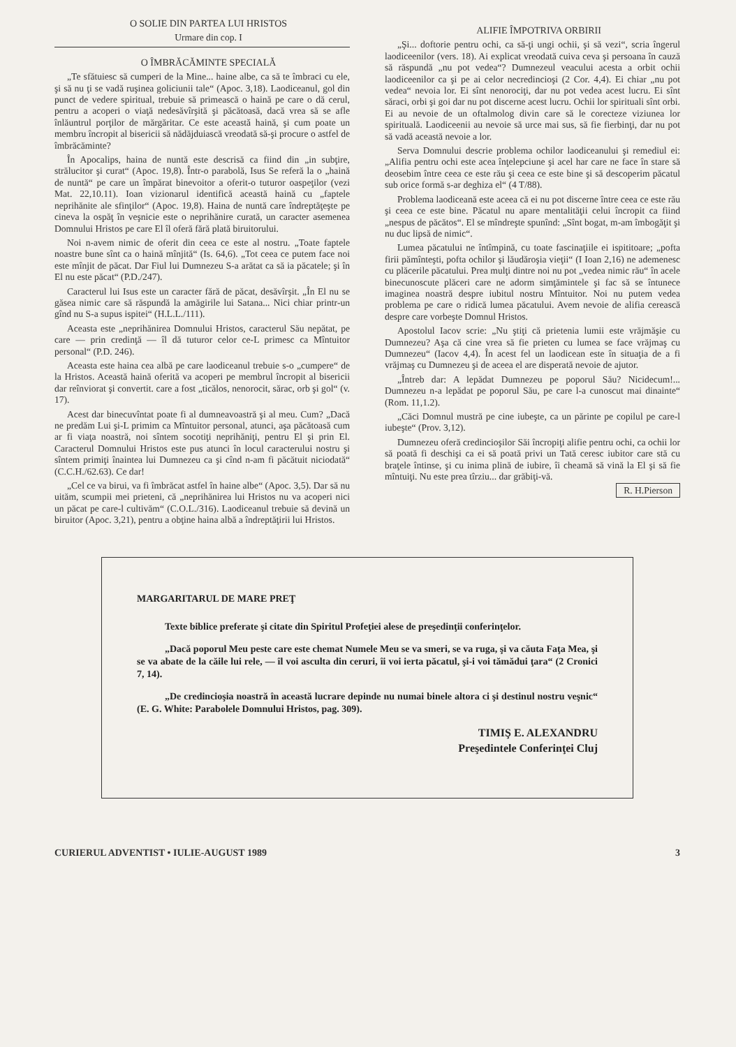O SOLIE DIN PARTEA LUI HRISTOS
Urmare din cop. I
O ÎMBRĂCĂMINTE SPECIALĂ
„Te sfătuiesc să cumperi de la Mine... haine albe, ca să te îmbraci cu ele, şi să nu ţi se vadă ruşinea goliciunii tale“ (Apoc. 3,18). Laodiceanul, gol din punct de vedere spiritual, trebuie să primească o haină pe care o dă cerul, pentru a acoperi o viaţă nedesăvîrşită şi păcătoasă, dacă vrea să se afle înlăuntrul porţilor de mărgăritar. Ce este aceastǎ haină, şi cum poate un membru încropit al bisericii să nădăjduiască vreodată să-şi procure o astfel de îmbrăcăminte?
În Apocalips, haina de nuntă este descrisă ca fiind din „in subţire, strălucitor şi curat“ (Apoc. 19,8). Într-o parabolă, Isus Se referă la o „haină de nuntă“ pe care un împărat binevoitor a oferit-o tuturor oaspeţilor (vezi Mat. 22,10.11). Ioan vizionarul identifică această haină cu „faptele neprihănite ale sfinţilor“ (Apoc. 19,8). Haina de nuntă care îndreptăţeşte pe cineva la ospăţ în veşnicie este o neprihănire curată, un caracter asemenea Domnului Hristos pe care El îl oferă fără plată biruitorului.
Noi n-avem nimic de oferit din ceea ce este al nostru. „Toate faptele noastre bune sînt ca o haină mînjită“ (Is. 64,6). „Tot ceea ce putem face noi este mînjit de păcat. Dar Fiul lui Dumnezeu S-a arătat ca să ia păcatele; şi în El nu este păcat“ (P.D./247).
Caracterul lui Isus este un caracter fără de păcat, desăvîrşit. „În El nu se găsea nimic care să răspundă la amăgirile lui Satana... Nici chiar printr-un gînd nu S-a supus ispitei“ (H.L.L./111).
Aceasta este „neprihănirea Domnului Hristos, caracterul Său nepătat, pe care — prin credinţă — îl dă tuturor celor ce-L primesc ca Mîntuitor personal“ (P.D. 246).
Aceasta este haina cea albă pe care laodiceanul trebuie s-o „cumpere“ de la Hristos. Această haină oferită va acoperi pe membrul încropit al bisericii dar reînviorat şi convertit. care a fost „ticălos, nenorocit, sărac, orb şi gol“ (v. 17).
Acest dar binecuvîntat poate fi al dumneavoastră şi al meu. Cum? „Dacă ne predăm Lui şi-L primim ca Mîntuitor personal, atunci, aşa păcătoasă cum ar fi viaţa noastră, noi sîntem socotiţi neprihăniţi, pentru El şi prin El. Caracterul Domnului Hristos este pus atunci în locul caracterului nostru şi sîntem primiţi înaintea lui Dumnezeu ca şi cînd n-am fi păcătuit niciodată“ (C.C.H./62.63). Ce dar!
„Cel ce va birui, va fi îmbrăcat astfel în haine albe“ (Apoc. 3,5). Dar să nu uităm, scumpii mei prieteni, că „neprihănirea lui Hristos nu va acoperi nici un păcat pe care-l cultivăm“ (C.O.L./316). Laodiceanul trebuie să devină un biruitor (Apoc. 3,21), pentru a obţine haina albă a îndreptăţirii lui Hristos.
ALIFIE ÎMPOTRIVA ORBIRII
„Şi... doftorie pentru ochi, ca să-ţi ungi ochii, şi să vezi“, scria îngerul laodiceenilor (vers. 18). Ai explicat vreodată cuiva ceva şi persoana în cauză să răspundă „nu pot vedea“? Dumnezeul veacului acesta a orbit ochii laodiceenilor ca şi pe ai celor necredincioşi (2 Cor. 4,4). Ei chiar „nu pot vedea“ nevoia lor. Ei sînt nenorociţi, dar nu pot vedea acest lucru. Ei sînt săraci, orbi şi goi dar nu pot discerne acest lucru. Ochii lor spirituali sînt orbi. Ei au nevoie de un oftalmolog divin care să le corecteze viziunea lor spirituală. Laodiceenii au nevoie să urce mai sus, să fie fierbinţi, dar nu pot să vadă această nevoie a lor.
Serva Domnului descrie problema ochilor laodiceanului şi remediul ei: „Alifia pentru ochi este acea înţelepciune şi acel har care ne face în stare să deosebim între ceea ce este rău şi ceea ce este bine şi să descoperim păcatul sub orice formă s-ar deghiza el“ (4 T/88).
Problema laodiceană este aceea că ei nu pot discerne între ceea ce este rău şi ceea ce este bine. Păcatul nu apare mentalităţii celui încropit ca fiind „nespus de păcătos“. El se mîndreşte spunînd: „Sînt bogat, m-am îmbogăţit şi nu duc lipsă de nimic“.
Lumea păcatului ne întîmpină, cu toate fascinaţiile ei ispititoare; „pofta firii pămînteşti, pofta ochilor şi lăudăroşia vieţii“ (I Ioan 2,16) ne ademenesc cu plăcerile păcatului. Prea mulţi dintre noi nu pot „vedea nimic rău“ în acele binecunoscute plăceri care ne adorm simţămintele şi fac să se întunece imaginea noastră despre iubitul nostru Mîntuitor. Noi nu putem vedea problema pe care o ridică lumea păcatului. Avem nevoie de alifia cerească despre care vorbeşte Domnul Hristos.
Apostolul Iacov scrie: „Nu ştiţi că prietenia lumii este vrăjmăşie cu Dumnezeu? Aşa că cine vrea să fie prieten cu lumea se face vrăjmaş cu Dumnezeu“ (Iacov 4,4). În acest fel un laodicean este în situaţia de a fi vrăjmaş cu Dumnezeu şi de aceea el are disperată nevoie de ajutor.
„Întreb dar: A lepădat Dumnezeu pe poporul Său? Nicidecum!... Dumnezeu n-a lepădat pe poporul Său, pe care l-a cunoscut mai dinainte“ (Rom. 11,1.2).
„Căci Domnul mustră pe cine iubeşte, ca un părinte pe copilul pe care-l iubeşte“ (Prov. 3,12).
Dumnezeu oferă credincioşilor Săi încropiţi alifie pentru ochi, ca ochii lor să poată fi deschişi ca ei să poată privi un Tată ceresc iubitor care stă cu braţele întinse, şi cu inima plină de iubire, îi cheamă să vină la El şi să fie mîntuiţi. Nu este prea tîrziu... dar grăbiţi-vă.
R. H.Pierson
MARGARITARUL DE MARE PREŢ
Texte biblice preferate şi citate din Spiritul Profeţiei alese de preşedinţii conferinţelor.
„Dacă poporul Meu peste care este chemat Numele Meu se va smeri, se va ruga, şi va căuta Faţa Mea, şi se va abate de la căile lui rele, — îl voi asculta din ceruri, îi voi ierta păcatul, şi-i voi tămădui ţara“ (2 Cronici 7, 14).
„De credincioşia noastră în această lucrare depinde nu numai binele altora ci şi destinul nostru veşnic“ (E. G. White: Parabolele Domnului Hristos, pag. 309).
TIMIŞ E. ALEXANDRU
Preşedintele Conferinţei Cluj
CURIERUL ADVENTIST • IULIE-AUGUST 1989 3